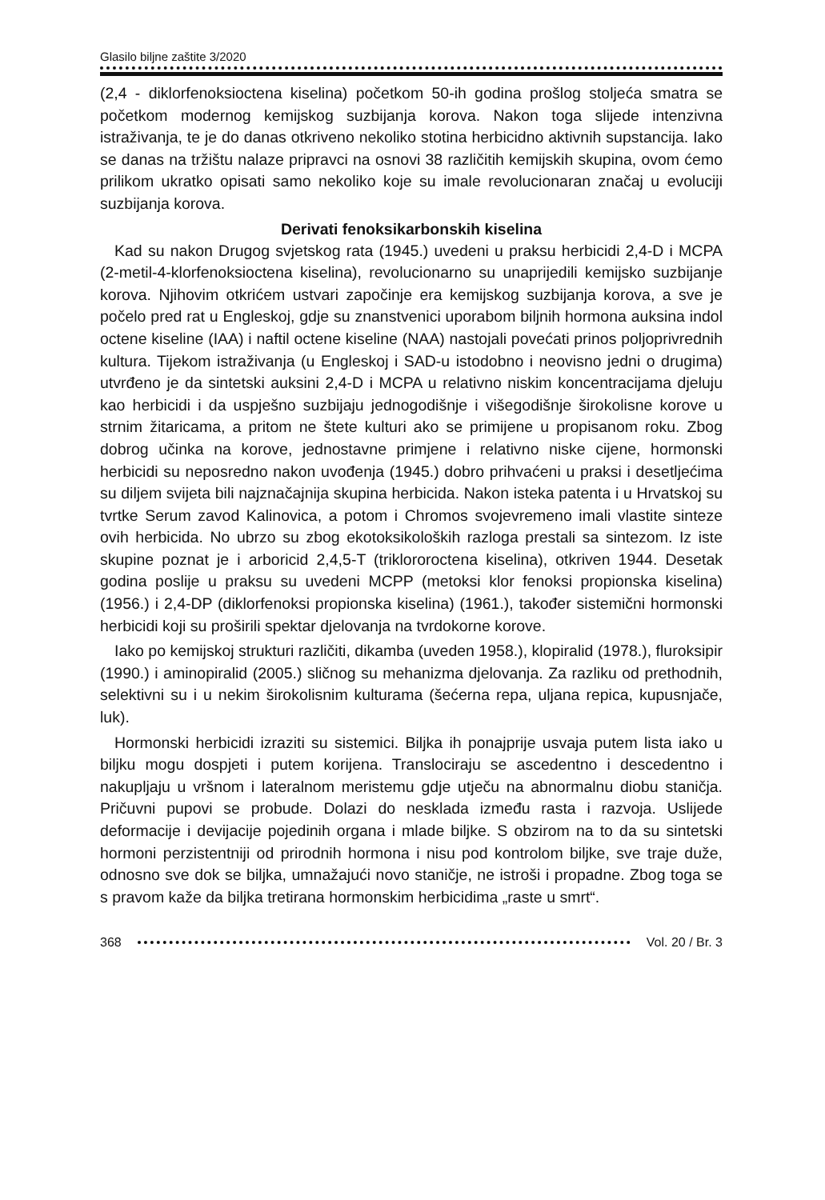Glasilo biljne zaštite 3/2020
(2,4 - diklorfenoksioctena kiselina) početkom 50-ih godina prošlog stoljeća smatra se početkom modernog kemijskog suzbijanja korova. Nakon toga slijede intenzivna istraživanja, te je do danas otkriveno nekoliko stotina herbicidno aktivnih supstancija. Iako se danas na tržištu nalaze pripravci na osnovi 38 različitih kemijskih skupina, ovom ćemo prilikom ukratko opisati samo nekoliko koje su imale revolucionaran značaj u evoluciji suzbijanja korova.
Derivati fenoksikarbonskih kiselina
Kad su nakon Drugog svjetskog rata (1945.) uvedeni u praksu herbicidi 2,4-D i MCPA (2-metil-4-klorfenoksioctena kiselina), revolucionarno su unaprijedili kemijsko suzbijanje korova. Njihovim otkrićem ustvari započinje era kemijskog suzbijanja korova, a sve je počelo pred rat u Engleskoj, gdje su znanstvenici uporabom biljnih hormona auksina indol octene kiseline (IAA) i naftil octene kiseline (NAA) nastojali povećati prinos poljoprivrednih kultura. Tijekom istraživanja (u Engleskoj i SAD-u istodobno i neovisno jedni o drugima) utvrđeno je da sintetski auksini 2,4-D i MCPA u relativno niskim koncentracijama djeluju kao herbicidi i da uspješno suzbijaju jednogodišnje i višegodišnje širokolisne korove u strnim žitaricama, a pritom ne štete kulturi ako se primijene u propisanom roku. Zbog dobrog učinka na korove, jednostavne primjene i relativno niske cijene, hormonski herbicidi su neposredno nakon uvođenja (1945.) dobro prihvaćeni u praksi i desetljećima su diljem svijeta bili najznačajnija skupina herbicida. Nakon isteka patenta i u Hrvatskoj su tvrtke Serum zavod Kalinovica, a potom i Chromos svojevremeno imali vlastite sinteze ovih herbicida. No ubrzo su zbog ekotoksikoloških razloga prestali sa sintezom. Iz iste skupine poznat je i arboricid 2,4,5-T (triklororoctena kiselina), otkriven 1944. Desetak godina poslije u praksu su uvedeni MCPP (metoksi klor fenoksi propionska kiselina) (1956.) i 2,4-DP (diklorfenoksi propionska kiselina) (1961.), također sistemični hormonski herbicidi koji su proširili spektar djelovanja na tvrdokorne korove.
Iako po kemijskoj strukturi različiti, dikamba (uveden 1958.), klopiralid (1978.), fluroksipir (1990.) i aminopiralid (2005.) sličnog su mehanizma djelovanja. Za razliku od prethodnih, selektivni su i u nekim širokolisnim kulturama (šećerna repa, uljana repica, kupusnjače, luk).
Hormonski herbicidi izraziti su sistemici. Biljka ih ponajprije usvaja putem lista iako u biljku mogu dospjeti i putem korijena. Translociraju se ascedentno i descedentno i nakupljaju u vršnom i lateralnom meristemu gdje utječu na abnormalnu diobu staničja. Pričuvni pupovi se probude. Dolazi do nesklada između rasta i razvoja. Uslijede deformacije i devijacije pojedinih organa i mlade biljke. S obzirom na to da su sintetski hormoni perzistentniji od prirodnih hormona i nisu pod kontrolom biljke, sve traje duže, odnosno sve dok se biljka, umnažajući novo staničje, ne istroši i propadne. Zbog toga se s pravom kaže da biljka tretirana hormonskim herbicidima „raste u smrt“.
368 Vol. 20 / Br. 3